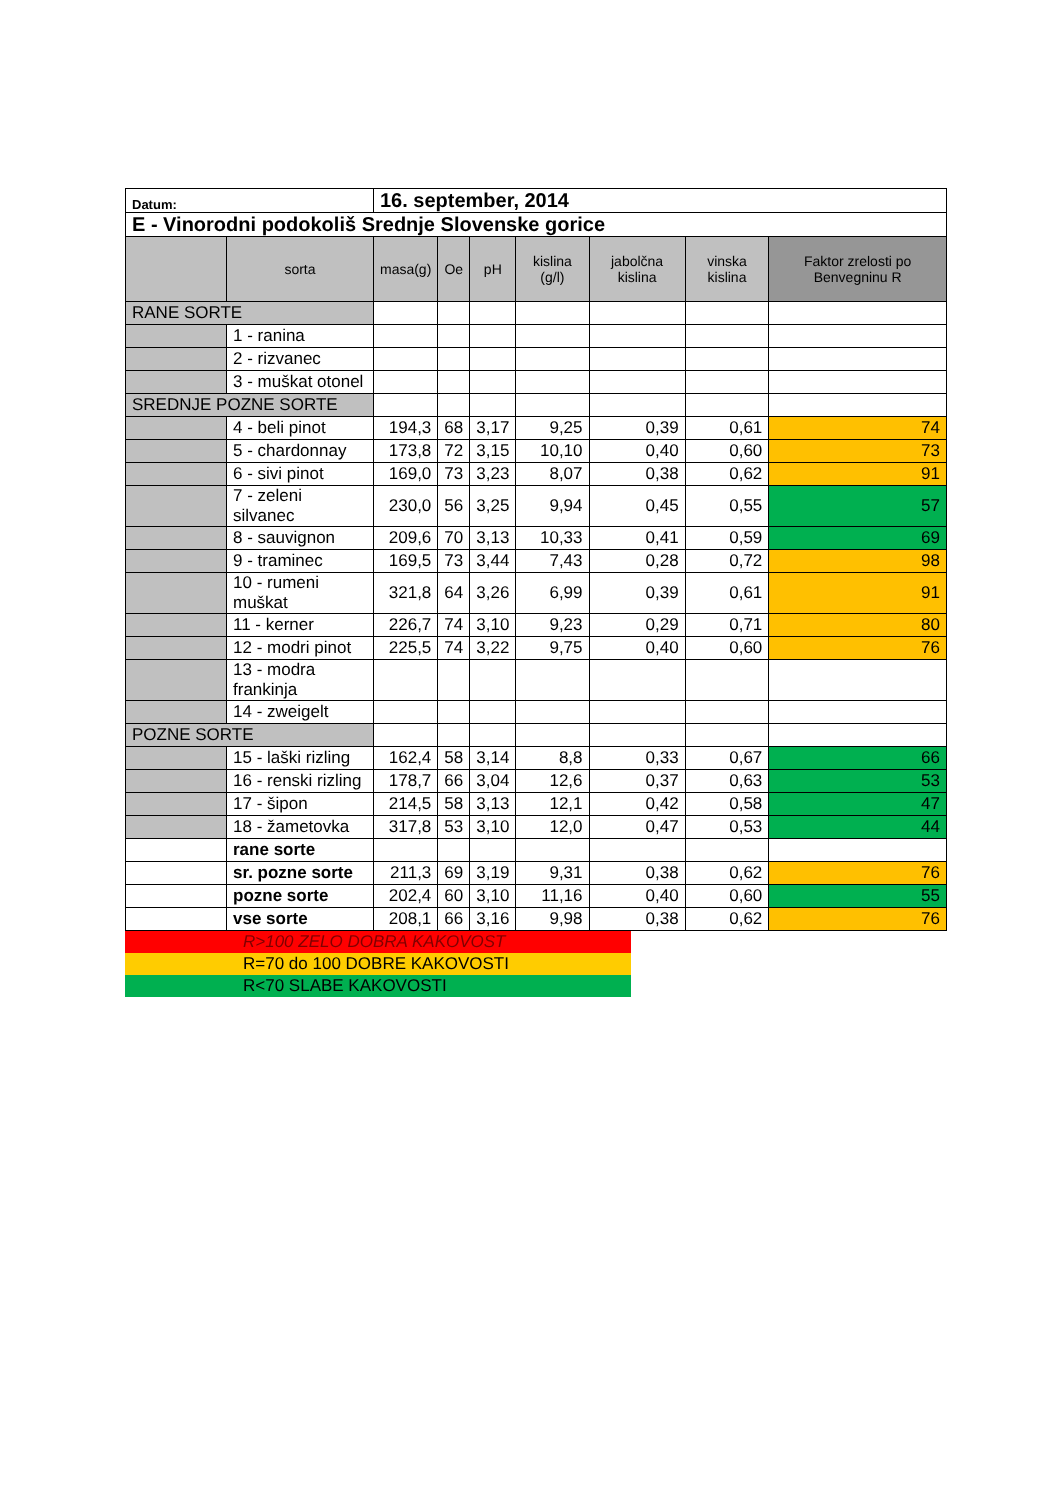| Datum: | | 16. september, 2014 | | | | | | |
| E - Vinorodni podokoliš Srednje Slovenske gorice | | | | | | | | |
| | sorta | masa(g) | Oe | pH | kislina (g/l) | jabolčna kislina | vinska kislina | Faktor zrelosti po Benvegninu R |
| RANE SORTE | | | | | | | | |
| | 1 - ranina | | | | | | | |
| | 2 - rizvanec | | | | | | | |
| | 3 - muškat otonel | | | | | | | |
| SREDNJE POZNE SORTE | | | | | | | | |
| | 4 - beli pinot | 194,3 | 68 | 3,17 | 9,25 | 0,39 | 0,61 | 74 |
| | 5 - chardonnay | 173,8 | 72 | 3,15 | 10,10 | 0,40 | 0,60 | 73 |
| | 6 - sivi pinot | 169,0 | 73 | 3,23 | 8,07 | 0,38 | 0,62 | 91 |
| | 7 - zeleni silvanec | 230,0 | 56 | 3,25 | 9,94 | 0,45 | 0,55 | 57 |
| | 8 - sauvignon | 209,6 | 70 | 3,13 | 10,33 | 0,41 | 0,59 | 69 |
| | 9 - traminec | 169,5 | 73 | 3,44 | 7,43 | 0,28 | 0,72 | 98 |
| | 10 - rumeni muškat | 321,8 | 64 | 3,26 | 6,99 | 0,39 | 0,61 | 91 |
| | 11 - kerner | 226,7 | 74 | 3,10 | 9,23 | 0,29 | 0,71 | 80 |
| | 12 - modri pinot | 225,5 | 74 | 3,22 | 9,75 | 0,40 | 0,60 | 76 |
| | 13 - modra frankinja | | | | | | | |
| | 14 - zweigelt | | | | | | | |
| POZNE SORTE | | | | | | | | |
| | 15 - laški rizling | 162,4 | 58 | 3,14 | 8,8 | 0,33 | 0,67 | 66 |
| | 16 - renski rizling | 178,7 | 66 | 3,04 | 12,6 | 0,37 | 0,63 | 53 |
| | 17 - šipon | 214,5 | 58 | 3,13 | 12,1 | 0,42 | 0,58 | 47 |
| | 18 - žametovka | 317,8 | 53 | 3,10 | 12,0 | 0,47 | 0,53 | 44 |
| | rane sorte | | | | | | | |
| | sr. pozne sorte | 211,3 | 69 | 3,19 | 9,31 | 0,38 | 0,62 | 76 |
| | pozne sorte | 202,4 | 60 | 3,10 | 11,16 | 0,40 | 0,60 | 55 |
| | vse sorte | 208,1 | 66 | 3,16 | 9,98 | 0,38 | 0,62 | 76 |
| | R>100 ZELO DOBRA KAKOVOST |
| | R=70 do 100 DOBRE KAKOVOSTI |
| | R<70 SLABE KAKOVOSTI |